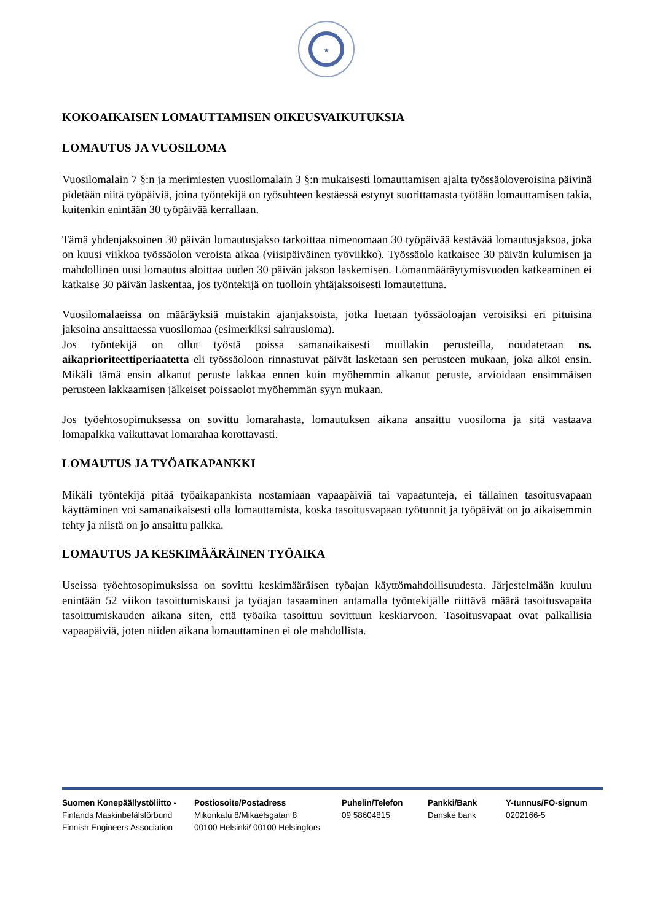★
KOKOAIKAISEN LOMAUTTAMISEN OIKEUSVAIKUTUKSIA
LOMAUTUS JA VUOSILOMA
Vuosilomalain 7 §:n ja merimiesten vuosilomalain 3 §:n mukaisesti lomauttamisen ajalta työssäoloveroisina päivinä pidetään niitä työpäiviä, joina työntekijä on työsuhteen kestäessä estynyt suorittamasta työtään lomauttamisen takia, kuitenkin enintään 30 työpäivää kerrallaan.
Tämä yhdenjaksoinen 30 päivän lomautusjakso tarkoittaa nimenomaan 30 työpäivää kestävää lomautusjaksoa, joka on kuusi viikkoa työssäolon veroista aikaa (viisipäiväinen työviikko). Työssäolo katkaisee 30 päivän kulumisen ja mahdollinen uusi lomautus aloittaa uuden 30 päivän jakson laskemisen. Lomanmääräytymisvuoden katkeaminen ei katkaise 30 päivän laskentaa, jos työntekijä on tuolloin yhtäjaksoisesti lomautettuna.
Vuosilomalaeissa on määräyksiä muistakin ajanjaksoista, jotka luetaan työssäoloajan veroisiksi eri pituisina jaksoina ansaittaessa vuosilomaa (esimerkiksi sairausloma).
Jos työntekijä on ollut työstä poissa samanaikaisesti muillakin perusteilla, noudatetaan ns. aikaprioriteettiperiaatetta eli työssäoloon rinnastuvat päivät lasketaan sen perusteen mukaan, joka alkoi ensin. Mikäli tämä ensin alkanut peruste lakkaa ennen kuin myöhemmin alkanut peruste, arvioidaan ensimmäisen perusteen lakkaamisen jälkeiset poissaolot myöhemmän syyn mukaan.
Jos työehtosopimuksessa on sovittu lomarahasta, lomautuksen aikana ansaittu vuosiloma ja sitä vastaava lomapalkka vaikuttavat lomarahaa korottavasti.
LOMAUTUS JA TYÖAIKAPANKKI
Mikäli työntekijä pitää työaikapankista nostamiaan vapaapäiviä tai vapaatunteja, ei tällainen tasoitusvapaan käyttäminen voi samanaikaisesti olla lomauttamista, koska tasoitusvapaan työtunnit ja työpäivät on jo aikaisemmin tehty ja niistä on jo ansaittu palkka.
LOMAUTUS JA KESKIMÄÄRÄINEN TYÖAIKA
Useissa työehtosopimuksissa on sovittu keskimääräisen työajan käyttömahdollisuudesta. Järjestelmään kuuluu enintään 52 viikon tasoittumiskausi ja työajan tasaaminen antamalla työntekijälle riittävä määrä tasoitusvapaita tasoittumiskauden aikana siten, että työaika tasoittuu sovittuun keskiarvoon. Tasoitusvapaat ovat palkallisia vapaapäiviä, joten niiden aikana lomauttaminen ei ole mahdollista.
Suomen Konepäällystöliitto -
Finlands Maskinbefälsförbund
Finnish Engineers Association
Postiosoite/Postadress
Mikonkatu 8/Mikaelsgatan 8
00100 Helsinki/ 00100 Helsingfors
Puhelin/Telefon
09 58604815
Pankki/Bank
Danske bank
Y-tunnus/FO-signum
0202166-5